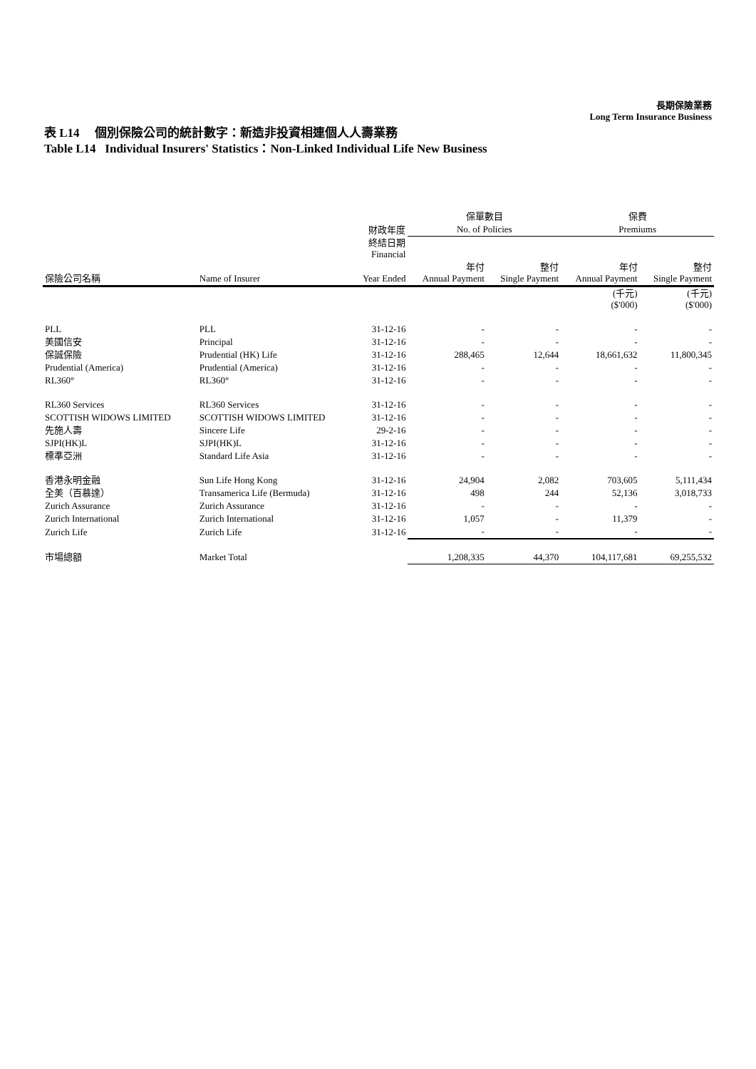長期保險業務
Long Term Insurance Business
表 L14 個別保險公司的統計數字：新造非投資相連個人人壽業務
Table L14 Individual Insurers' Statistics：Non-Linked Individual Life New Business
| | | | 保單數目 | | 保費 | |
| --- | --- | --- | --- | --- | --- | --- |
| | | 財政年度 | No. of Policies | | Premiums | |
| | | 終結日期 Financial | | | | |
| 保險公司名稱 | Name of Insurer | Year Ended | 年付 Annual Payment | 整付 Single Payment | 年付 Annual Payment | 整付 Single Payment |
| | | | | | (千元) ($'000) | (千元) ($'000) |
| PLL | PLL | 31-12-16 | - | - | - | - |
| 美國信安 | Principal | 31-12-16 | - | - | - | - |
| 保誠保險 | Prudential (HK) Life | 31-12-16 | 288,465 | 12,644 | 18,661,632 | 11,800,345 |
| Prudential (America) | Prudential (America) | 31-12-16 | - | - | - | - |
| RL360° | RL360° | 31-12-16 | - | - | - | - |
| RL360 Services | RL360 Services | 31-12-16 | - | - | - | - |
| SCOTTISH WIDOWS LIMITED | SCOTTISH WIDOWS LIMITED | 31-12-16 | - | - | - | - |
| 先施人壽 | Sincere Life | 29-2-16 | - | - | - | - |
| SJPI(HK)L | SJPI(HK)L | 31-12-16 | - | - | - | - |
| 標準亞洲 | Standard Life Asia | 31-12-16 | - | - | - | - |
| 香港永明金融 | Sun Life Hong Kong | 31-12-16 | 24,904 | 2,082 | 703,605 | 5,111,434 |
| 全美（百慕達） | Transamerica Life (Bermuda) | 31-12-16 | 498 | 244 | 52,136 | 3,018,733 |
| Zurich Assurance | Zurich Assurance | 31-12-16 | - | - | - | - |
| Zurich International | Zurich International | 31-12-16 | 1,057 | - | 11,379 | - |
| Zurich Life | Zurich Life | 31-12-16 | - | - | - | - |
| 市場總額 | Market Total | | 1,208,335 | 44,370 | 104,117,681 | 69,255,532 |